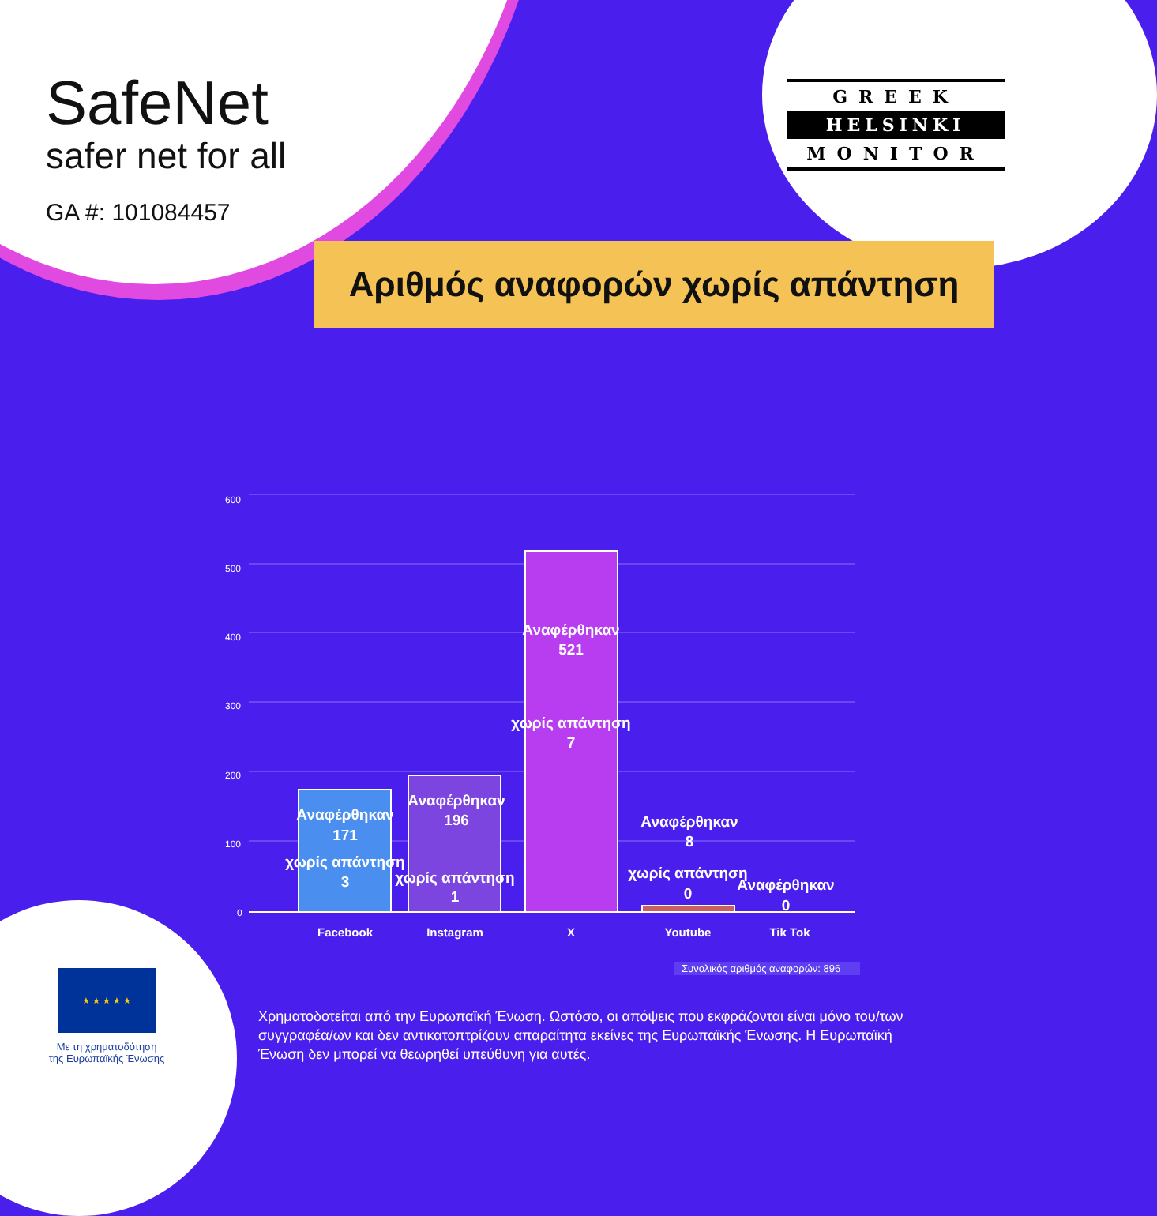SafeNet
safer net for all
GA #: 101084457
GREEK
HELSINKI
MONITOR
Αριθμός αναφορών χωρίς απάντηση
600
500
400
300
200
100
0
Αναφέρθηκαν
171
χωρίς απάντηση
3
Αναφέρθηκαν
196
χωρίς απάντηση
1
Αναφέρθηκαν
521
χωρίς απάντηση
7
Αναφέρθηκαν
8
χωρίς απάντηση
0
Αναφέρθηκαν
0
Facebook
Instagram
X
Youtube
Tik Tok
Συνολικός αριθμός αναφορών: 896
★ ★ ★ ★ ★
Με τη χρηματοδότηση
της Ευρωπαϊκής Ένωσης
Χρηματοδοτείται από την Ευρωπαϊκή Ένωση. Ωστόσο, οι απόψεις που εκφράζονται είναι μόνο του/των συγγραφέα/ων και δεν αντικατοπτρίζουν απαραίτητα εκείνες της Ευρωπαϊκής Ένωσης. Η Ευρωπαϊκή Ένωση δεν μπορεί να θεωρηθεί υπεύθυνη για αυτές.